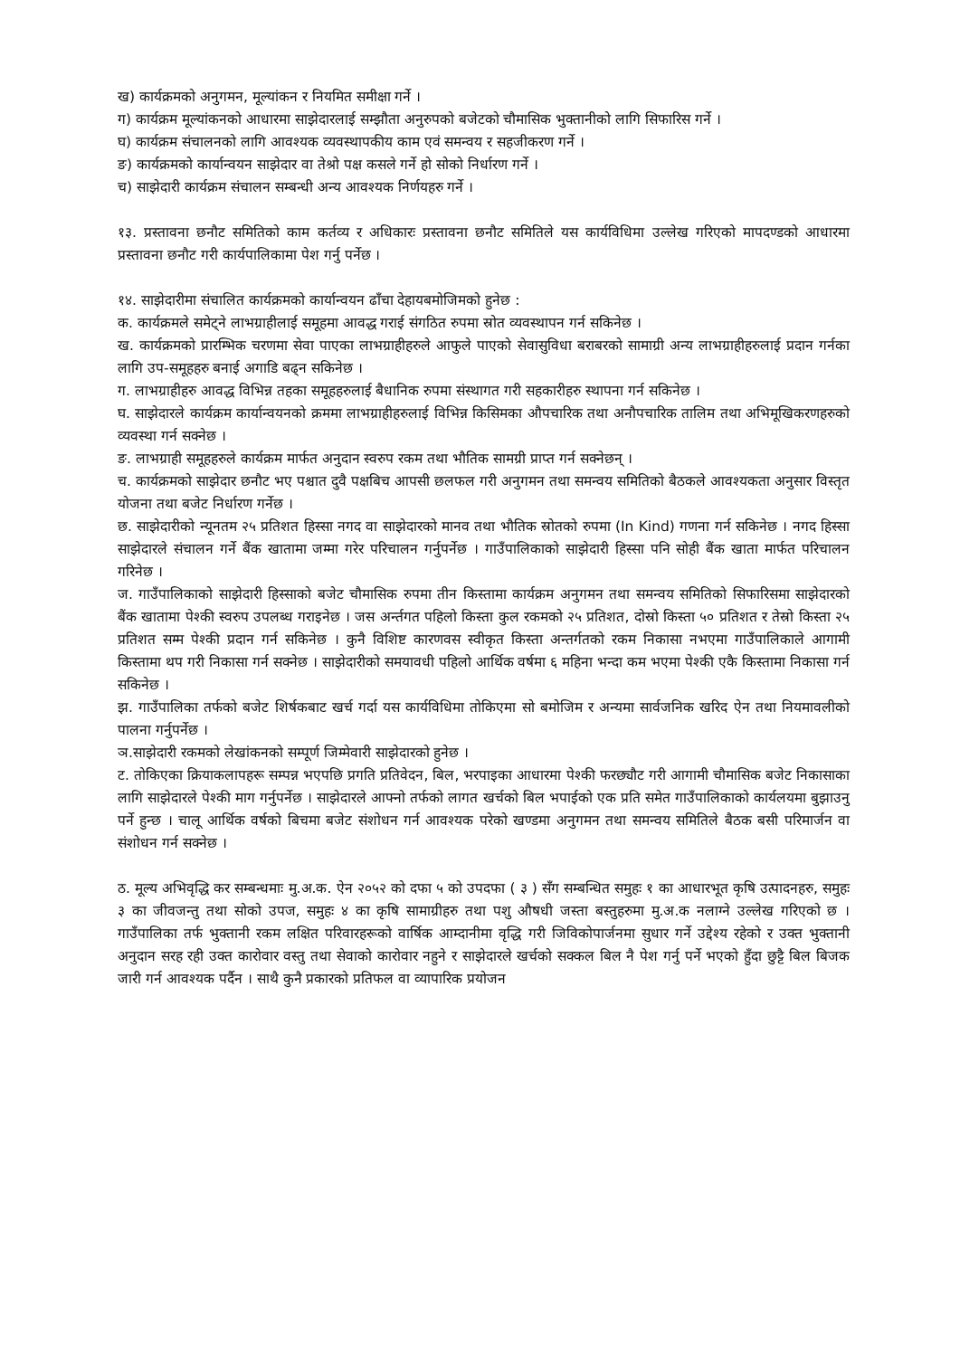ख) कार्यक्रमको अनुगमन, मूल्यांकन र नियमित समीक्षा गर्ने ।
ग) कार्यक्रम मूल्यांकनको आधारमा साझेदारलाई सम्झौता अनुरुपको बजेटको चौमासिक भुक्तानीको लागि सिफारिस गर्ने ।
घ) कार्यक्रम संचालनको लागि आवश्यक व्यवस्थापकीय काम एवं समन्वय र सहजीकरण गर्ने ।
ङ) कार्यक्रमको कार्यान्वयन साझेदार वा तेश्रो पक्ष कसले गर्ने हो सोको निर्धारण गर्ने ।
च) साझेदारी कार्यक्रम संचालन सम्बन्धी अन्य आवश्यक निर्णयहरु गर्ने ।
१३. प्रस्तावना छनौट समितिको काम कर्तव्य र अधिकारः प्रस्तावना छनौट समितिले यस कार्यविधिमा उल्लेख गरिएको मापदण्डको आधारमा प्रस्तावना छनौट गरी कार्यपालिकामा पेश गर्नु पर्नेछ ।
१४. साझेदारीमा संचालित कार्यक्रमको कार्यान्वयन ढाँचा देहायबमोजिमको हुनेछ :
क. कार्यक्रमले समेट्ने लाभग्राहीलाई समूहमा आवद्ध गराई संगठित रुपमा स्रोत व्यवस्थापन गर्न सकिनेछ ।
ख. कार्यक्रमको प्रारम्भिक चरणमा सेवा पाएका लाभग्राहीहरुले आफुले पाएको सेवासुविधा बराबरको सामाग्री अन्य लाभग्राहीहरुलाई प्रदान गर्नका लागि उप-समूहहरु बनाई अगाडि बढ्न सकिनेछ ।
ग. लाभग्राहीहरु आवद्ध विभिन्न तहका समूहहरुलाई बैधानिक रुपमा संस्थागत गरी सहकारीहरु स्थापना गर्न सकिनेछ ।
घ. साझेदारले कार्यक्रम कार्यान्वयनको क्रममा लाभग्राहीहरुलाई विभिन्न किसिमका औपचारिक तथा अनौपचारिक तालिम तथा अभिमूखिकरणहरुको व्यवस्था गर्न सक्नेछ ।
ङ. लाभग्राही समूहहरुले कार्यक्रम मार्फत अनुदान स्वरुप रकम तथा भौतिक सामग्री प्राप्त गर्न सक्नेछन् ।
च. कार्यक्रमको साझेदार छनौट भए पश्चात दुवै पक्षबिच आपसी छलफल गरी अनुगमन तथा समन्वय समितिको बैठकले आवश्यकता अनुसार विस्तृत योजना तथा बजेट निर्धारण गर्नेछ ।
छ. साझेदारीको न्यूनतम २५ प्रतिशत हिस्सा नगद वा साझेदारको मानव तथा भौतिक स्रोतको रुपमा (In Kind) गणना गर्न सकिनेछ । नगद हिस्सा साझेदारले संचालन गर्ने बैंक खातामा जम्मा गरेर परिचालन गर्नुपर्नेछ । गाउँपालिकाको साझेदारी हिस्सा पनि सोही बैंक खाता मार्फत परिचालन गरिनेछ ।
ज. गाउँपालिकाको साझेदारी हिस्साको बजेट चौमासिक रुपमा तीन किस्तामा कार्यक्रम अनुगमन तथा समन्वय समितिको सिफारिसमा साझेदारको बैंक खातामा पेश्की स्वरुप उपलब्ध गराइनेछ । जस अर्न्तगत पहिलो किस्ता कुल रकमको २५ प्रतिशत, दोस्रो किस्ता ५० प्रतिशत र तेस्रो किस्ता २५ प्रतिशत सम्म पेश्की प्रदान गर्न सकिनेछ । कुनै विशिष्ट कारणवस स्वीकृत किस्ता अन्तर्गतको रकम निकासा नभएमा गाउँपालिकाले आगामी किस्तामा थप गरी निकासा गर्न सक्नेछ । साझेदारीको समयावधी पहिलो आर्थिक वर्षमा ६ महिना भन्दा कम भएमा पेश्की एकै किस्तामा निकासा गर्न सकिनेछ ।
झ. गाउँपालिका तर्फको बजेट शिर्षकबाट खर्च गर्दा यस कार्यविधिमा तोकिएमा सो बमोजिम र अन्यमा सार्वजनिक खरिद ऐन तथा नियमावलीको पालना गर्नुपर्नेछ ।
ञ.साझेदारी रकमको लेखांकनको सम्पूर्ण जिम्मेवारी साझेदारको हुनेछ ।
ट. तोकिएका क्रियाकलापहरू सम्पन्न भएपछि प्रगति प्रतिवेदन, बिल, भरपाइका आधारमा पेश्की फरछ्यौट गरी आगामी चौमासिक बजेट निकासाका लागि साझेदारले पेश्की माग गर्नुपर्नेछ । साझेदारले आफ्नो तर्फको लागत खर्चको बिल भपाईको एक प्रति समेत गाउँपालिकाको कार्यलयमा बुझाउनु पर्ने हुन्छ । चालू आर्थिक वर्षको बिचमा बजेट संशोधन गर्न आवश्यक परेको खण्डमा अनुगमन तथा समन्वय समितिले बैठक बसी परिमार्जन वा संशोधन गर्न सक्नेछ ।
ठ. मूल्य अभिवृद्धि कर सम्बन्धमाः मु.अ.क. ऐन २०५२ को दफा ५ को उपदफा ( ३ ) सँग सम्बन्धित समुहः १ का आधारभूत कृषि उत्पादनहरु, समुहः ३ का जीवजन्तु तथा सोको उपज, समुहः ४ का कृषि सामाग्रीहरु तथा पशु औषधी जस्ता बस्तुहरुमा मु.अ.क नलाग्ने उल्लेख गरिएको छ । गाउँपालिका तर्फ भुक्तानी रकम लक्षित परिवारहरूको वार्षिक आम्दानीमा वृद्धि गरी जिविकोपार्जनमा सुधार गर्ने उद्देश्य रहेको र उक्त भुक्तानी अनुदान सरह रही उक्त कारोवार वस्तु तथा सेवाको कारोवार नहुने र साझेदारले खर्चको सक्कल बिल नै पेश गर्नु पर्ने भएको हुँदा छुट्टै बिल बिजक जारी गर्न आवश्यक पर्दैन । साथै कुनै प्रकारको प्रतिफल वा व्यापारिक प्रयोजन